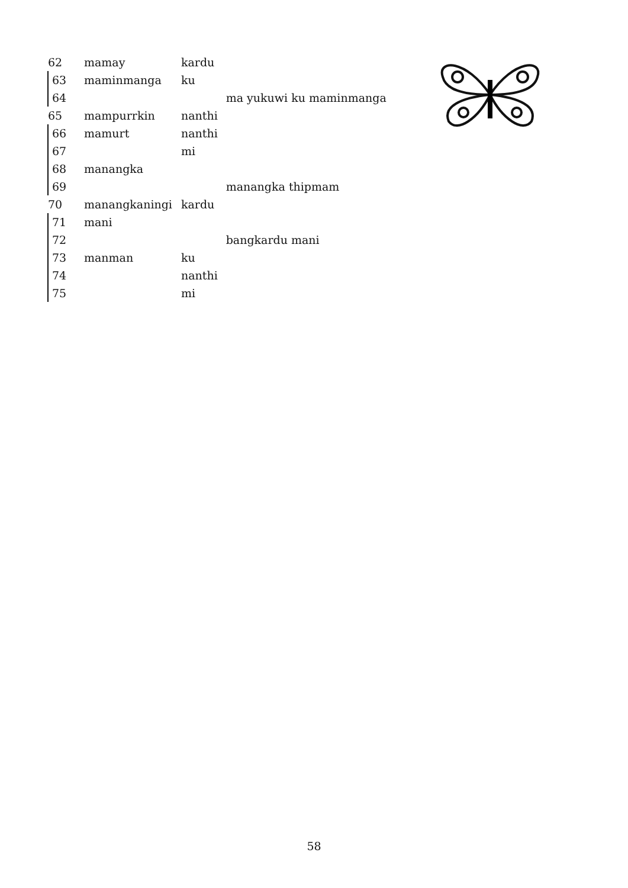| 62 | mamay | kardu | |
| 63 | maminmanga | ku | |
| 64 | | | ma yukuwi ku maminmanga |
| 65 | mampurrkin | nanthi | |
| 66 | mamurt | nanthi | |
| 67 | | mi | |
| 68 | manangka | | |
| 69 | | | manangka thipmam |
| 70 | manangkaningi | kardu | |
| 71 | mani | | |
| 72 | | | bangkardu mani |
| 73 | manman | ku | |
| 74 | | nanthi | |
| 75 | | mi | |
58